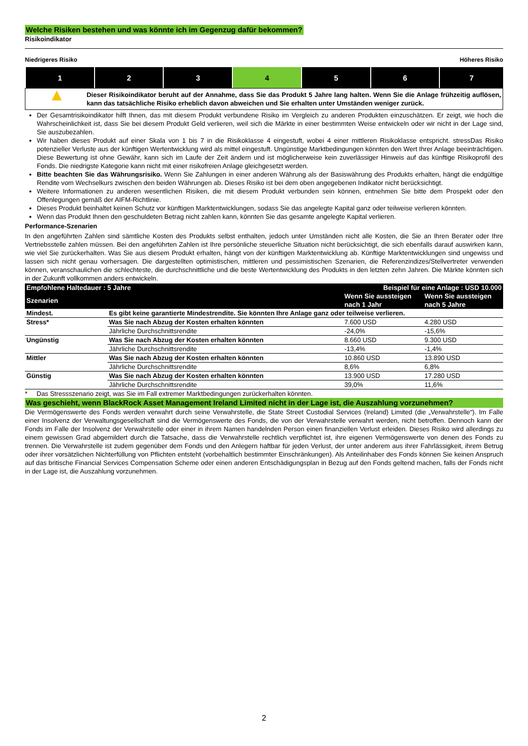Welche Risiken bestehen und was könnte ich im Gegenzug dafür bekommen?
Risikoindikator
Niedrigeres Risiko Höheres Risiko
| 1 | 2 | 3 | 4 | 5 | 6 | 7 |
▲
Dieser Risikoindikator beruht auf der Annahme, dass Sie das Produkt 5 Jahre lang halten. Wenn Sie die Anlage frühzeitig auflösen, kann das tatsächliche Risiko erheblich davon abweichen und Sie erhalten unter Umständen weniger zurück.
Der Gesamtrisikoindikator hilft Ihnen, das mit diesem Produkt verbundene Risiko im Vergleich zu anderen Produkten einzuschätzen. Er zeigt, wie hoch die Wahrscheinlichkeit ist, dass Sie bei diesem Produkt Geld verlieren, weil sich die Märkte in einer bestimmten Weise entwickeln oder wir nicht in der Lage sind, Sie auszubezahlen.
Wir haben dieses Produkt auf einer Skala von 1 bis 7 in die Risikoklasse 4 eingestuft, wobei 4 einer mittleren Risikoklasse entspricht. stressDas Risiko potenzieller Verluste aus der künftigen Wertentwicklung wird als mittel eingestuft. Ungünstige Marktbedingungen könnten den Wert Ihrer Anlage beeinträchtigen. Diese Bewertung ist ohne Gewähr, kann sich im Laufe der Zeit ändern und ist möglicherweise kein zuverlässiger Hinweis auf das künftige Risikoprofil des Fonds. Die niedrigste Kategorie kann nicht mit einer risikofreien Anlage gleichgesetzt werden.
Bitte beachten Sie das Währungsrisiko. Wenn Sie Zahlungen in einer anderen Währung als der Basiswährung des Produkts erhalten, hängt die endgültige Rendite vom Wechselkurs zwischen den beiden Währungen ab. Dieses Risiko ist bei dem oben angegebenen Indikator nicht berücksichtigt.
Weitere Informationen zu anderen wesentlichen Risiken, die mit diesem Produkt verbunden sein können, entnehmen Sie bitte dem Prospekt oder den Offenlegungen gemäß der AIFM-Richtlinie.
Dieses Produkt beinhaltet keinen Schutz vor künftigen Marktentwicklungen, sodass Sie das angelegte Kapital ganz oder teilweise verlieren könnten.
Wenn das Produkt Ihnen den geschuldeten Betrag nicht zahlen kann, könnten Sie das gesamte angelegte Kapital verlieren.
Performance-Szenarien
In den angeführten Zahlen sind sämtliche Kosten des Produkts selbst enthalten, jedoch unter Umständen nicht alle Kosten, die Sie an Ihren Berater oder Ihre Vertriebsstelle zahlen müssen. Bei den angeführten Zahlen ist Ihre persönliche steuerliche Situation nicht berücksichtigt, die sich ebenfalls darauf auswirken kann, wie viel Sie zurückerhalten. Was Sie aus diesem Produkt erhalten, hängt von der künftigen Marktentwicklung ab. Künftige Marktentwicklungen sind ungewiss und lassen sich nicht genau vorhersagen. Die dargestellten optimistischen, mittleren und pessimistischen Szenarien, die Referenzindizes/Stellvertreter verwenden können, veranschaulichen die schlechteste, die durchschnittliche und die beste Wertentwicklung des Produkts in den letzten zehn Jahren. Die Märkte könnten sich in der Zukunft vollkommen anders entwickeln.
| Empfohlene Haltedauer : 5 Jahre | | Beispiel für eine Anlage : USD 10.000 | |
| --- | --- | --- | --- |
| Szenarien | | Wenn Sie aussteigen nach 1 Jahr | Wenn Sie aussteigen nach 5 Jahre |
| Mindest. | Es gibt keine garantierte Mindestrendite. Sie könnten Ihre Anlage ganz oder teilweise verlieren. | | |
| Stress* | Was Sie nach Abzug der Kosten erhalten könnten | 7.600 USD | 4.280 USD |
| | Jährliche Durchschnittsrendite | -24,0% | -15,6% |
| Ungünstig | Was Sie nach Abzug der Kosten erhalten könnten | 8.660 USD | 9.300 USD |
| | Jährliche Durchschnittsrendite | -13,4% | -1,4% |
| Mittler | Was Sie nach Abzug der Kosten erhalten könnten | 10.860 USD | 13.890 USD |
| | Jährliche Durchschnittsrendite | 8,6% | 6,8% |
| Günstig | Was Sie nach Abzug der Kosten erhalten könnten | 13.900 USD | 17.280 USD |
| | Jährliche Durchschnittsrendite | 39,0% | 11,6% |
* Das Stressszenario zeigt, was Sie im Fall extremer Marktbedingungen zurückerhalten könnten.
Was geschieht, wenn BlackRock Asset Management Ireland Limited nicht in der Lage ist, die Auszahlung vorzunehmen?
Die Vermögenswerte des Fonds werden verwahrt durch seine Verwahrstelle, die State Street Custodial Services (Ireland) Limited (die „Verwahrstelle“). Im Falle einer Insolvenz der Verwaltungsgesellschaft sind die Vermögenswerte des Fonds, die von der Verwahrstelle verwahrt werden, nicht betroffen. Dennoch kann der Fonds im Falle der Insolvenz der Verwahrstelle oder einer in ihrem Namen handelnden Person einen finanziellen Verlust erleiden. Dieses Risiko wird allerdings zu einem gewissen Grad abgemildert durch die Tatsache, dass die Verwahrstelle rechtlich verpflichtet ist, ihre eigenen Vermögenswerte von denen des Fonds zu trennen. Die Verwahrstelle ist zudem gegenüber dem Fonds und den Anlegern haftbar für jeden Verlust, der unter anderem aus ihrer Fahrlässigkeit, ihrem Betrug oder ihrer vorsätzlichen Nichterfüllung von Pflichten entsteht (vorbehaltlich bestimmter Einschränkungen). Als Anteilinhaber des Fonds können Sie keinen Anspruch auf das britische Financial Services Compensation Scheme oder einen anderen Entschädigungsplan in Bezug auf den Fonds geltend machen, falls der Fonds nicht in der Lage ist, die Auszahlung vorzunehmen.
2